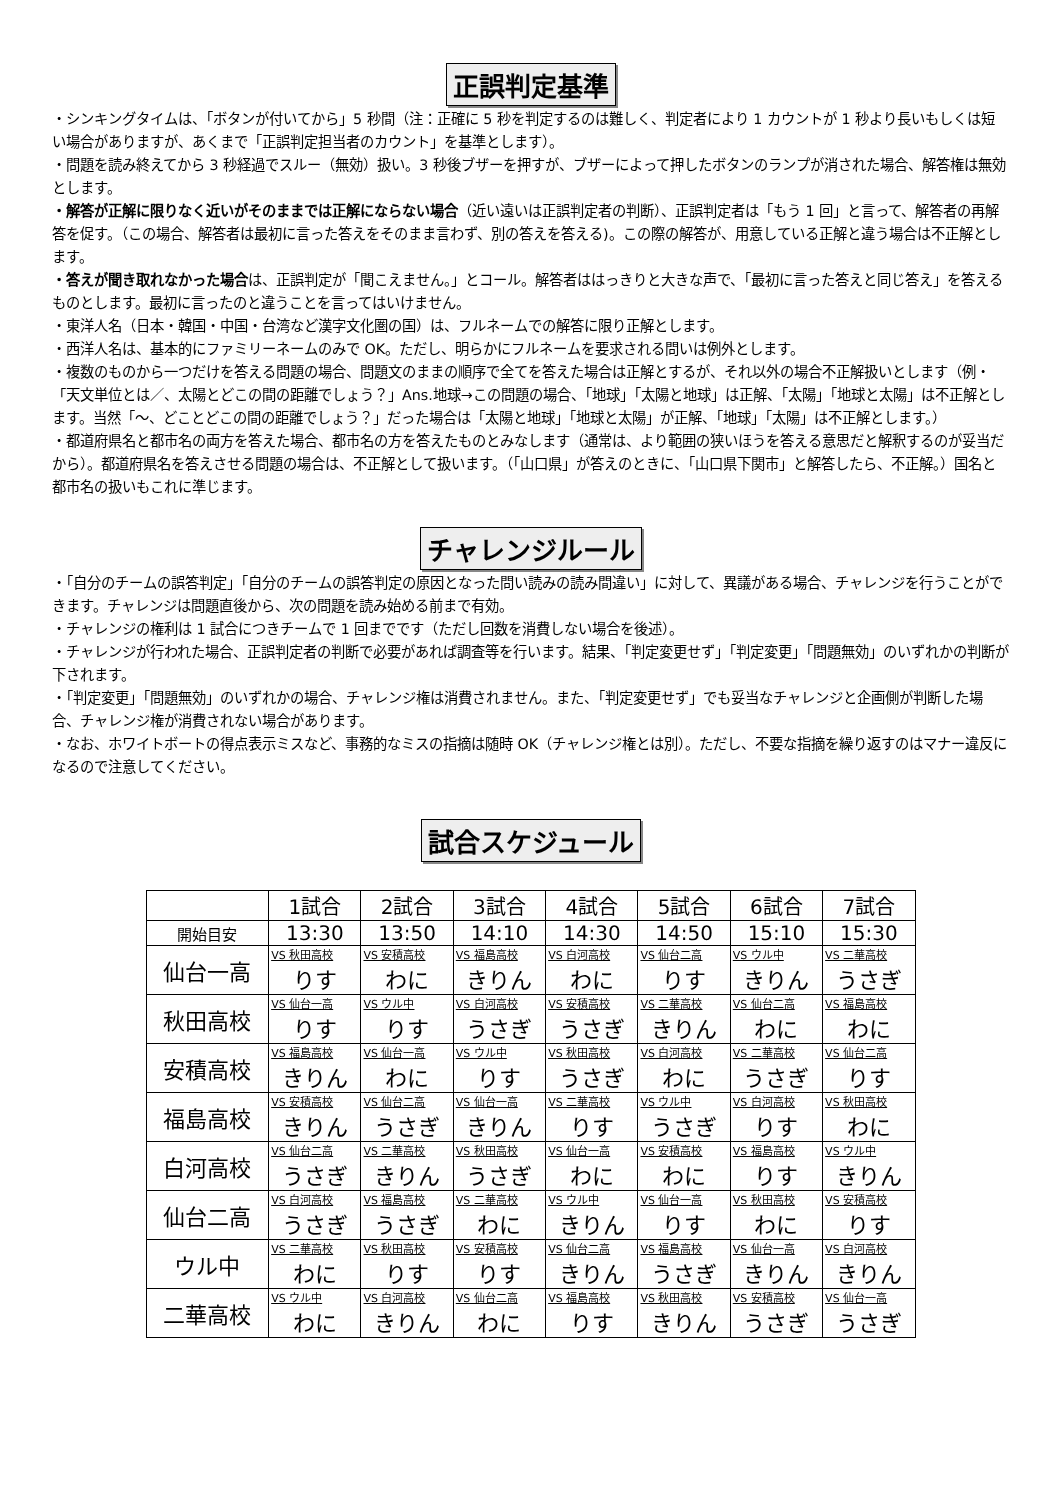正誤判定基準
・シンキングタイムは、「ボタンが付いてから」5 秒間（注：正確に 5 秒を判定するのは難しく、判定者により 1 カウントが 1 秒より長いもしくは短い場合がありますが、あくまで「正誤判定担当者のカウント」を基準とします）。
・問題を読み終えてから 3 秒経過でスルー（無効）扱い。3 秒後ブザーを押すが、ブザーによって押したボタンのランプが消された場合、解答権は無効とします。
・解答が正解に限りなく近いがそのままでは正解にならない場合（近い遠いは正誤判定者の判断）、正誤判定者は「もう 1 回」と言って、解答者の再解答を促す。（この場合、解答者は最初に言った答えをそのまま言わず、別の答えを答える)。この際の解答が、用意している正解と違う場合は不正解とします。
・答えが聞き取れなかった場合は、正誤判定が「聞こえません。」とコール。解答者ははっきりと大きな声で、「最初に言った答えと同じ答え」を答えるものとします。最初に言ったのと違うことを言ってはいけません。
・東洋人名（日本・韓国・中国・台湾など漢字文化圏の国）は、フルネームでの解答に限り正解とします。
・西洋人名は、基本的にファミリーネームのみで OK。ただし、明らかにフルネームを要求される問いは例外とします。
・複数のものから一つだけを答える問題の場合、問題文のままの順序で全てを答えた場合は正解とするが、それ以外の場合不正解扱いとします（例・「天文単位とは／、太陽とどこの間の距離でしょう？」Ans.地球→この問題の場合、「地球」「太陽と地球」は正解、「太陽」「地球と太陽」は不正解とします。当然「～、どことどこの間の距離でしょう？」だった場合は「太陽と地球」「地球と太陽」が正解、「地球」「太陽」は不正解とします。）
・都道府県名と都市名の両方を答えた場合、都市名の方を答えたものとみなします（通常は、より範囲の狭いほうを答える意思だと解釈するのが妥当だから）。都道府県名を答えさせる問題の場合は、不正解として扱います。（「山口県」が答えのときに、「山口県下関市」と解答したら、不正解。）国名と都市名の扱いもこれに準じます。
チャレンジルール
・「自分のチームの誤答判定」「自分のチームの誤答判定の原因となった問い読みの読み間違い」に対して、異議がある場合、チャレンジを行うことができます。チャレンジは問題直後から、次の問題を読み始める前まで有効。
・チャレンジの権利は 1 試合につきチームで 1 回までです（ただし回数を消費しない場合を後述）。
・チャレンジが行われた場合、正誤判定者の判断で必要があれば調査等を行います。結果、「判定変更せず」「判定変更」「問題無効」のいずれかの判断が下されます。
・「判定変更」「問題無効」のいずれかの場合、チャレンジ権は消費されません。また、「判定変更せず」でも妥当なチャレンジと企画側が判断した場合、チャレンジ権が消費されない場合があります。
・なお、ホワイトボートの得点表示ミスなど、事務的なミスの指摘は随時 OK（チャレンジ権とは別）。ただし、不要な指摘を繰り返すのはマナー違反になるので注意してください。
試合スケジュール
| | 1試合 | 2試合 | 3試合 | 4試合 | 5試合 | 6試合 | 7試合 |
| 開始目安 | 13:30 | 13:50 | 14:10 | 14:30 | 14:50 | 15:10 | 15:30 |
| 仙台一高 | VS 秋田高校 | VS 安積高校 | VS 福島高校 | VS 白河高校 | VS 仙台二高 | VS ウル中 | VS 二華高校 |
| | りす | わに | きりん | わに | りす | きりん | うさぎ |
| 秋田高校 | VS 仙台一高 | VS ウル中 | VS 白河高校 | VS 安積高校 | VS 二華高校 | VS 仙台二高 | VS 福島高校 |
| | りす | りす | うさぎ | うさぎ | きりん | わに | わに |
| 安積高校 | VS 福島高校 | VS 仙台一高 | VS ウル中 | VS 秋田高校 | VS 白河高校 | VS 二華高校 | VS 仙台二高 |
| | きりん | わに | りす | うさぎ | わに | うさぎ | りす |
| 福島高校 | VS 安積高校 | VS 仙台二高 | VS 仙台一高 | VS 二華高校 | VS ウル中 | VS 白河高校 | VS 秋田高校 |
| | きりん | うさぎ | きりん | りす | うさぎ | りす | わに |
| 白河高校 | VS 仙台二高 | VS 二華高校 | VS 秋田高校 | VS 仙台一高 | VS 安積高校 | VS 福島高校 | VS ウル中 |
| | うさぎ | きりん | うさぎ | わに | わに | りす | きりん |
| 仙台二高 | VS 白河高校 | VS 福島高校 | VS 二華高校 | VS ウル中 | VS 仙台一高 | VS 秋田高校 | VS 安積高校 |
| | うさぎ | うさぎ | わに | きりん | りす | わに | りす |
| ウル中 | VS 二華高校 | VS 秋田高校 | VS 安積高校 | VS 仙台二高 | VS 福島高校 | VS 仙台一高 | VS 白河高校 |
| | わに | りす | りす | きりん | うさぎ | きりん | きりん |
| 二華高校 | VS ウル中 | VS 白河高校 | VS 仙台二高 | VS 福島高校 | VS 秋田高校 | VS 安積高校 | VS 仙台一高 |
| | わに | きりん | わに | りす | きりん | うさぎ | うさぎ |